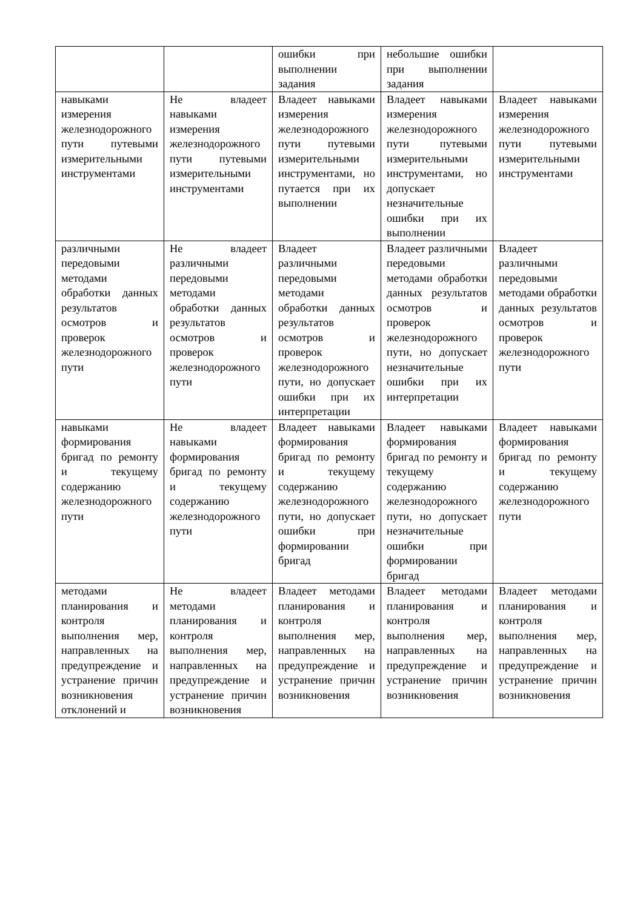| | | ошибки при выполнении задания | небольшие ошибки при выполнении задания | |
| навыками измерения железнодорожного пути путевыми измерительными инструментами | Не владеет навыками измерения железнодорожного пути путевыми измерительными инструментами | Владеет навыками измерения железнодорожного пути путевыми измерительными инструментами, но путается при их выполнении | Владеет навыками измерения железнодорожного пути путевыми измерительными инструментами, но допускает незначительные ошибки при их выполнении | Владеет навыками измерения железнодорожного пути путевыми измерительными инструментами |
| различными передовыми методами обработки данных результатов осмотров и проверок железнодорожного пути | Не владеет различными передовыми методами обработки данных результатов осмотров и проверок железнодорожного пути | Владеет различными передовыми методами обработки данных результатов осмотров и проверок железнодорожного пути, но допускает ошибки при их интерпретации | Владеет различными передовыми методами обработки данных результатов осмотров и проверок железнодорожного пути, но допускает незначительные ошибки при их интерпретации | Владеет различными передовыми методами обработки данных результатов осмотров и проверок железнодорожного пути |
| навыками формирования бригад по ремонту и текущему содержанию железнодорожного пути | Не владеет навыками формирования бригад по ремонту и текущему содержанию железнодорожного пути | Владеет навыками формирования бригад по ремонту и текущему содержанию железнодорожного пути, но допускает ошибки при формировании бригад | Владеет навыками формирования бригад по ремонту и текущему содержанию железнодорожного пути, но допускает незначительные ошибки при формировании бригад | Владеет навыками формирования бригад по ремонту и текущему содержанию железнодорожного пути |
| методами планирования и контроля выполнения мер, направленных на предупреждение и устранение причин возникновения отклонений и | Не владеет методами планирования и контроля выполнения мер, направленных на предупреждение и устранение причин возникновения | Владеет методами планирования и контроля выполнения мер, направленных на предупреждение и устранение причин возникновения | Владеет методами планирования и контроля выполнения мер, направленных на предупреждение и устранение причин возникновения | Владеет методами планирования и контроля выполнения мер, направленных на предупреждение и устранение причин возникновения |